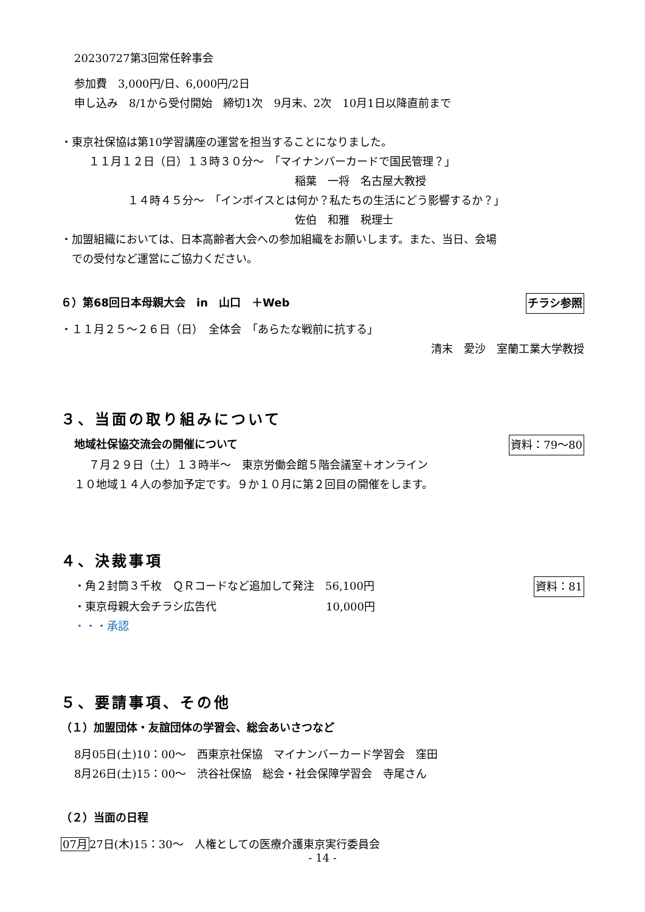20230727第3回常任幹事会
参加費　3,000円/日、6,000円/2日
申し込み　8/1から受付開始　締切1次　9月末、2次　10月1日以降直前まで
・東京社保協は第10学習講座の運営を担当することになりました。
１１月１２日（日）１３時３０分～　「マイナンバーカードで国民管理？」
稲葉　一将　名古屋大教授
１４時４５分～　「インボイスとは何か？私たちの生活にどう影響するか？」
佐伯　和雅　税理士
・加盟組織においては、日本高齢者大会への参加組織をお願いします。また、当日、会場
　での受付など運営にご協力ください。
６）第68回日本母親大会　in　山口　＋Web
チラシ参照
・１１月２５～２６日（日）　全体会　「あらたな戦前に抗する」
清末　愛沙　室蘭工業大学教授
３、当面の取り組みについて
地域社保協交流会の開催について 資料：79～80
７月２９日（土）１３時半～　東京労働会館５階会議室＋オンライン
１０地域１４人の参加予定です。９か１０月に第２回目の開催をします。
４、決裁事項
・角２封筒３千枚　ＱＲコードなど追加して発注　56,100円
資料：81
・東京母親大会チラシ広告代　　　　　　　　　　10,000円
・・・承認
５、要請事項、その他
（１）加盟団体・友誼団体の学習会、総会あいさつなど
8月05日(土)10：00～　西東京社保協　マイナンバーカード学習会　窪田
8月26日(土)15：00～　渋谷社保協　総会・社会保障学習会　寺尾さん
（２）当面の日程
07月27日(木)15：30～　人権としての医療介護東京実行委員会
- 14 -